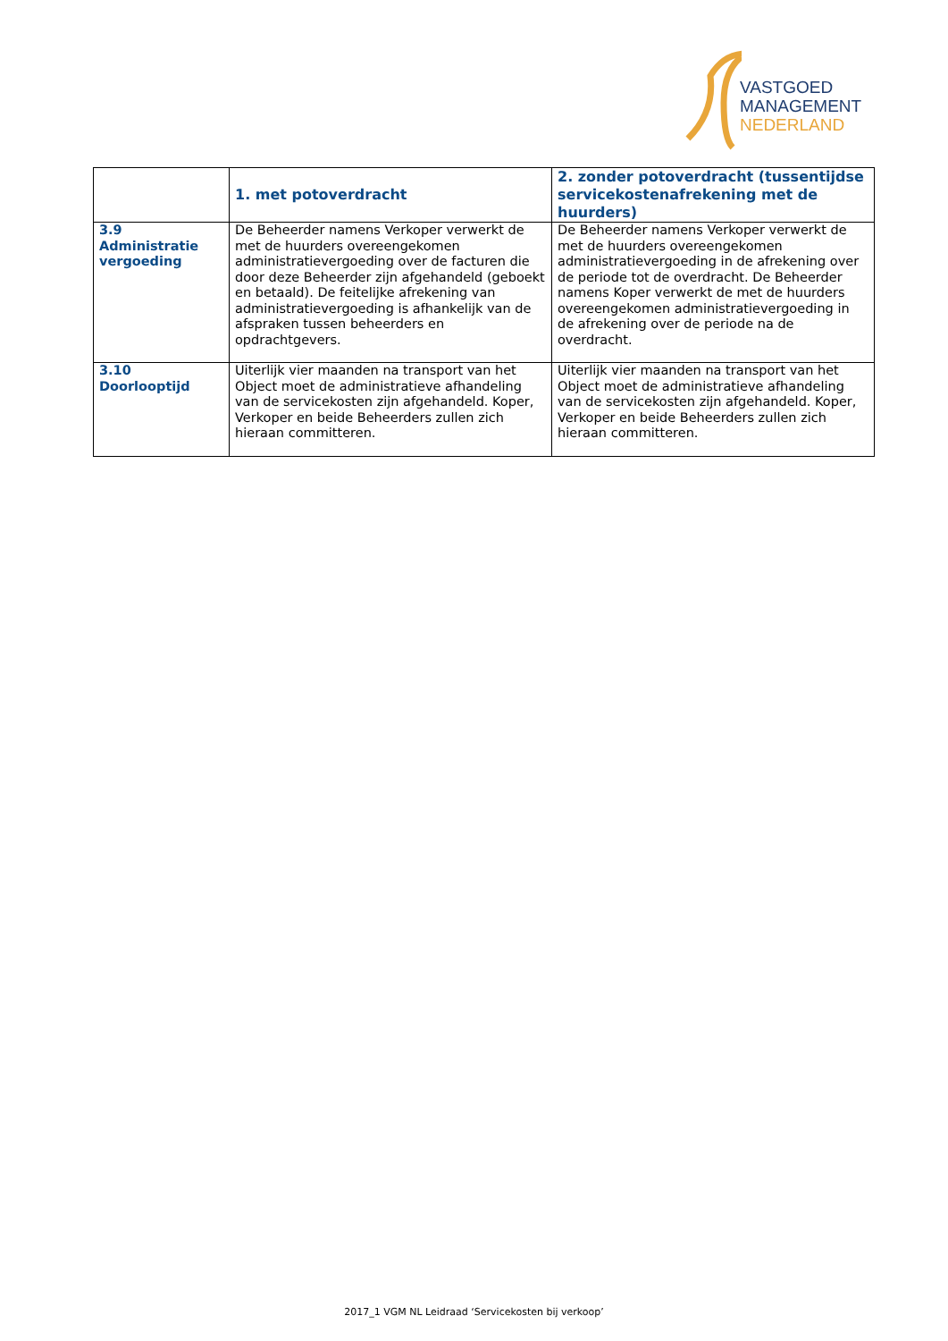VASTGOED
MANAGEMENT
NEDERLAND
| | 1. met potoverdracht | 2. zonder potoverdracht (tussentijdse servicekostenafrekening met de huurders) |
| --- | --- | --- |
| 3.9 Administratie vergoeding | De Beheerder namens Verkoper verwerkt de met de huurders overeengekomen administratievergoeding over de facturen die door deze Beheerder zijn afgehandeld (geboekt en betaald). De feitelijke afrekening van administratievergoeding is afhankelijk van de afspraken tussen beheerders en opdrachtgevers. | De Beheerder namens Verkoper verwerkt de met de huurders overeengekomen administratievergoeding in de afrekening over de periode tot de overdracht. De Beheerder namens Koper verwerkt de met de huurders overeengekomen administratievergoeding in de afrekening over de periode na de overdracht. |
| 3.10 Doorlooptijd | Uiterlijk vier maanden na transport van het Object moet de administratieve afhandeling van de servicekosten zijn afgehandeld. Koper, Verkoper en beide Beheerders zullen zich hieraan committeren. | Uiterlijk vier maanden na transport van het Object moet de administratieve afhandeling van de servicekosten zijn afgehandeld. Koper, Verkoper en beide Beheerders zullen zich hieraan committeren. |
2017_1 VGM NL Leidraad ‘Servicekosten bij verkoop’